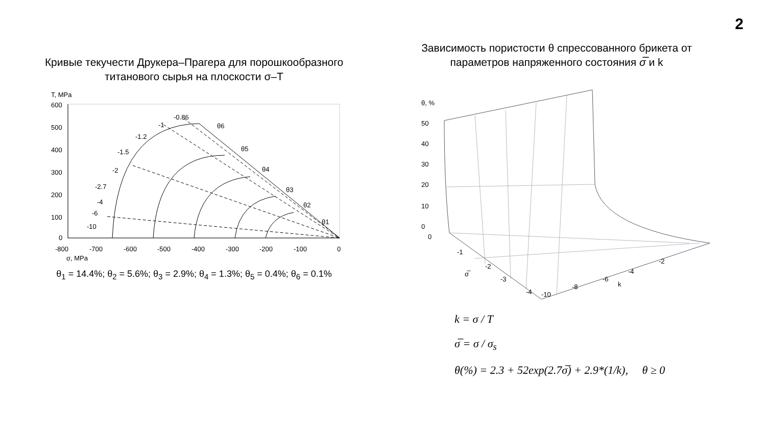2
Кривые текучести Друкера–Прагера для порошкообразного титанового сырья на плоскости σ–T
T, MPa
600
500
400
300
200
100
0
-800
-700
-600
-500
-400
-300
-200
-100
0
σ, MPa
-0.86
-1
-1.2
-1.5
-2
-2.7
-4
-6
-10
θ6
θ5
θ4
θ3
θ2
θ1
θ<sub>1</sub> = 14.4%; θ<sub>2</sub> = 5.6%; θ<sub>3</sub> = 2.9%; θ<sub>4</sub> = 1.3%; θ<sub>5</sub> = 0.4%; θ<sub>6</sub> = 0.1%
Зависимость пористости θ спрессованного брикета от параметров напряженного состояния σ̅ и k
θ, %
50
40
30
20
10
0
0
-1
-2
-3
-4
σ̅
-10
-8
-6
-4
-2
k
k = σ / T
σ̅ = σ / σ<sub>s</sub>
θ(%) = 2.3 + 52exp(2.7σ̅) + 2.9*(1/k), θ ≥ 0